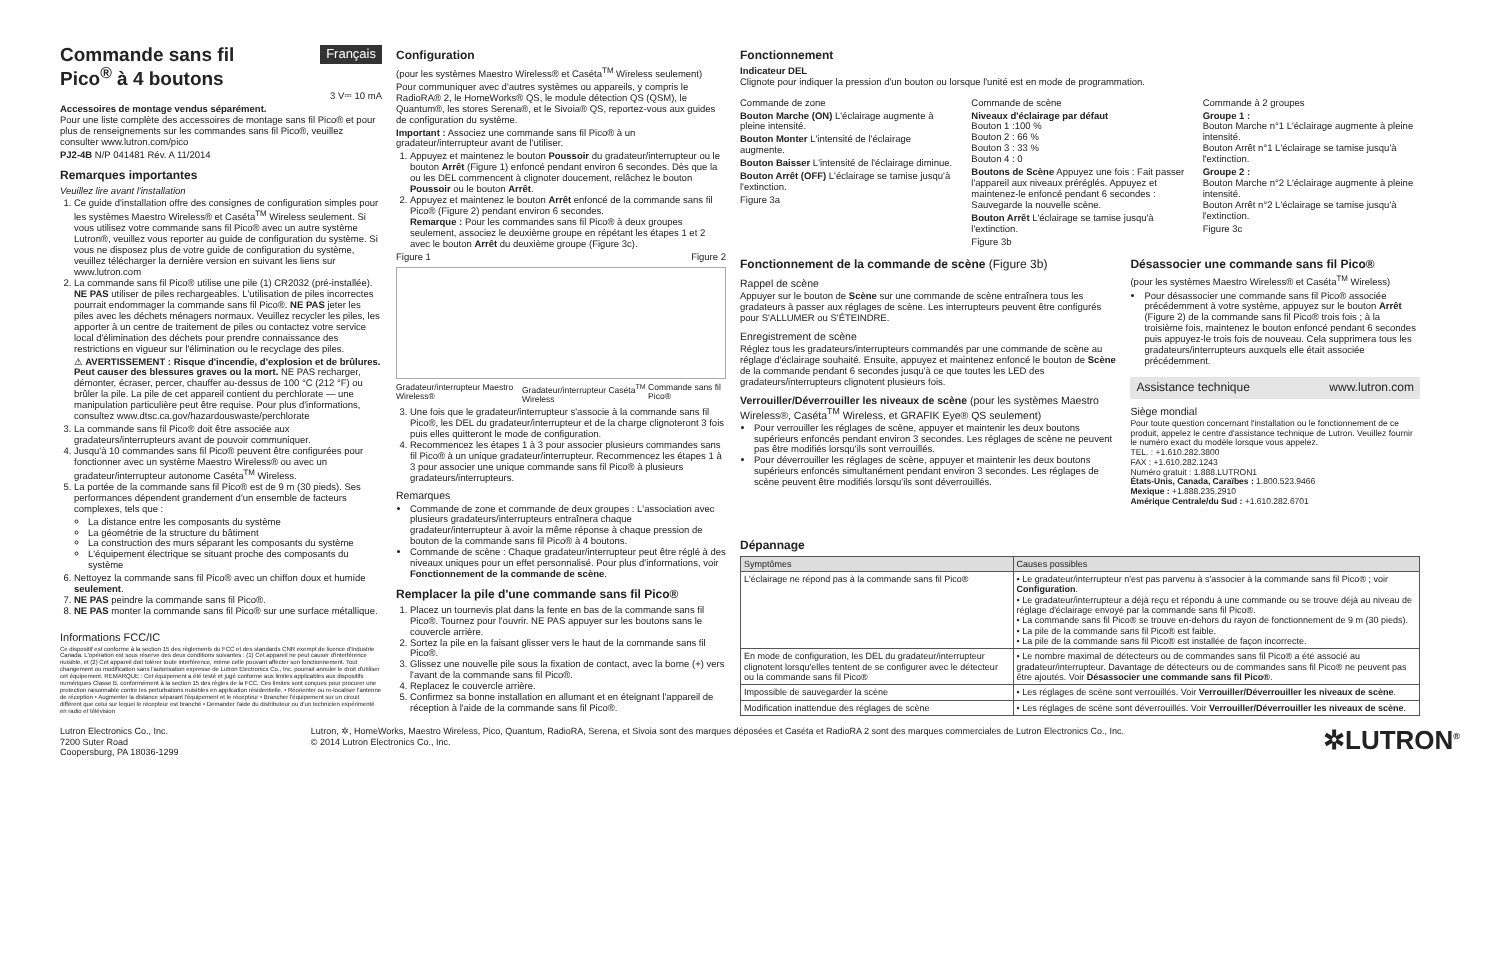Français
Commande sans fil
Pico<sup>®</sup> à 4 boutons
3 V⎓ 10 mA
Accessoires de montage vendus séparément.
Pour une liste complète des accessoires de montage sans fil Pico® et pour plus de renseignements sur les commandes sans fil Pico®, veuillez consulter www.lutron.com/pico
PJ2-4B N/P 041481 Rév. A 11/2014
Remarques importantes
Veuillez lire avant l'installation
1. Ce guide d'installation offre des consignes de configuration simples pour les systèmes Maestro Wireless® et Caséta<sup>TM</sup> Wireless seulement. Si vous utilisez votre commande sans fil Pico® avec un autre système Lutron®, veuillez vous reporter au guide de configuration du système. Si vous ne disposez plus de votre guide de configuration du système, veuillez télécharger la dernière version en suivant les liens sur www.lutron.com
2. La commande sans fil Pico® utilise une pile (1) CR2032 (pré-installée). NE PAS utiliser de piles rechargeables. L'utilisation de piles incorrectes pourrait endommager la commande sans fil Pico®. NE PAS jeter les piles avec les déchets ménagers normaux. Veuillez recycler les piles, les apporter à un centre de traitement de piles ou contactez votre service local d'élimination des déchets pour prendre connaissance des restrictions en vigueur sur l'élimination ou le recyclage des piles.
⚠ AVERTISSEMENT : Risque d'incendie, d'explosion et de brûlures. Peut causer des blessures graves ou la mort. NE PAS recharger, démonter, écraser, percer, chauffer au-dessus de 100 °C (212 °F) ou brûler la pile. La pile de cet appareil contient du perchlorate — une manipulation particulière peut être requise. Pour plus d'informations, consultez www.dtsc.ca.gov/hazardouswaste/perchlorate
3. La commande sans fil Pico® doit être associée aux gradateurs/interrupteurs avant de pouvoir communiquer.
4. Jusqu'à 10 commandes sans fil Pico® peuvent être configurées pour fonctionner avec un système Maestro Wireless® ou avec un gradateur/interrupteur autonome Caséta<sup>TM</sup> Wireless.
5. La portée de la commande sans fil Pico® est de 9 m (30 pieds). Ses performances dépendent grandement d'un ensemble de facteurs complexes, tels que :
La distance entre les composants du système
La géométrie de la structure du bâtiment
La construction des murs séparant les composants du système
L'équipement électrique se situant proche des composants du système
6. Nettoyez la commande sans fil Pico® avec un chiffon doux et humide seulement.
7. NE PAS peindre la commande sans fil Pico®.
8. NE PAS monter la commande sans fil Pico® sur une surface métallique.
Informations FCC/IC
Ce dispositif est conforme à la section 15 des règlements du FCC et des standards CNR exempt de licence d'Industrie Canada. L'opération est sous réserve des deux conditions suivantes : (1) Cet appareil ne peut causer d'interférence nuisible, et (2) Cet appareil doit tolérer toute interférence, même celle pouvant affecter son fonctionnement. Tout changement ou modification sans l'autorisation expresse de Lutron Electronics Co., Inc. pourrait annuler le droit d'utiliser cet équipement. REMARQUE : Cet équipement a été testé et jugé conforme aux limites applicables aux dispositifs numériques Classe B, conformément à la section 15 des règles de la FCC. Ces limites sont conçues pour procurer une protection raisonnable contre les perturbations nuisibles en application résidentielle. • Réorienter ou re-localiser l'antenne de réception • Augmenter la distance séparant l'équipement et le récepteur • Brancher l'équipement sur un circuit différent que celui sur lequel le récepteur est branché • Demander l'aide du distributeur ou d'un technicien expérimenté en radio et télévision
Configuration
(pour les systèmes Maestro Wireless® et Caséta<sup>TM</sup> Wireless seulement)
Pour communiquer avec d'autres systèmes ou appareils, y compris le RadioRA® 2, le HomeWorks® QS, le module détection QS (QSM), le Quantum®, les stores Serena®, et le Sivoia® QS, reportez-vous aux guides de configuration du système.
Important : Associez une commande sans fil Pico® à un gradateur/interrupteur avant de l'utiliser.
1. Appuyez et maintenez le bouton Poussoir du gradateur/interrupteur ou le bouton Arrêt (Figure 1) enfoncé pendant environ 6 secondes. Dès que la ou les DEL commencent à clignoter doucement, relâchez le bouton Poussoir ou le bouton Arrêt.
2. Appuyez et maintenez le bouton Arrêt enfoncé de la commande sans fil Pico® (Figure 2) pendant environ 6 secondes.
Remarque : Pour les commandes sans fil Pico® à deux groupes seulement, associez le deuxième groupe en répétant les étapes 1 et 2 avec le bouton Arrêt du deuxième groupe (Figure 3c).
Figure 1 Figure 2
Gradateur/interrupteur Maestro Wireless® Gradateur/interrupteur Caséta<sup>TM</sup> Wireless Commande sans fil Pico®
3. Une fois que le gradateur/interrupteur s'associe à la commande sans fil Pico®, les DEL du gradateur/interrupteur et de la charge clignoteront 3 fois puis elles quitteront le mode de configuration.
4. Recommencez les étapes 1 à 3 pour associer plusieurs commandes sans fil Pico® à un unique gradateur/interrupteur. Recommencez les étapes 1 à 3 pour associer une unique commande sans fil Pico® à plusieurs gradateurs/interrupteurs.
Remarques
Commande de zone et commande de deux groupes : L'association avec plusieurs gradateurs/interrupteurs entraînera chaque gradateur/interrupteur à avoir la même réponse à chaque pression de bouton de la commande sans fil Pico® à 4 boutons.
Commande de scène : Chaque gradateur/interrupteur peut être réglé à des niveaux uniques pour un effet personnalisé. Pour plus d'informations, voir Fonctionnement de la commande de scène.
Remplacer la pile d'une commande sans fil Pico®
1. Placez un tournevis plat dans la fente en bas de la commande sans fil Pico®. Tournez pour l'ouvrir. NE PAS appuyer sur les boutons sans le couvercle arrière.
2. Sortez la pile en la faisant glisser vers le haut de la commande sans fil Pico®.
3. Glissez une nouvelle pile sous la fixation de contact, avec la borne (+) vers l'avant de la commande sans fil Pico®.
4. Replacez le couvercle arrière.
5. Confirmez sa bonne installation en allumant et en éteignant l'appareil de réception à l'aide de la commande sans fil Pico®.
Fonctionnement
Indicateur DEL
Clignote pour indiquer la pression d'un bouton ou lorsque l'unité est en mode de programmation.
Commande de zone
Bouton Marche (ON) L'éclairage augmente à pleine intensité.
Bouton Monter L'intensité de l'éclairage augmente.
Bouton Baisser L'intensité de l'éclairage diminue.
Bouton Arrêt (OFF) L'éclairage se tamise jusqu'à l'extinction.
Figure 3a
Commande de scène
Niveaux d'éclairage par défaut
Bouton 1 :100 %
Bouton 2 : 66 %
Bouton 3 : 33 %
Bouton 4 : 0
Boutons de Scène Appuyez une fois : Fait passer l'appareil aux niveaux préréglés. Appuyez et maintenez-le enfoncé pendant 6 secondes : Sauvegarde la nouvelle scène.
Bouton Arrêt L'éclairage se tamise jusqu'à l'extinction.
Figure 3b
Commande à 2 groupes
Groupe 1 :
Bouton Marche n°1 L'éclairage augmente à pleine intensité.
Bouton Arrêt n°1 L'éclairage se tamise jusqu'à l'extinction.
Groupe 2 :
Bouton Marche n°2 L'éclairage augmente à pleine intensité.
Bouton Arrêt n°2 L'éclairage se tamise jusqu'à l'extinction.
Figure 3c
Fonctionnement de la commande de scène (Figure 3b)
Rappel de scène
Appuyer sur le bouton de Scène sur une commande de scène entraînera tous les gradateurs à passer aux réglages de scène. Les interrupteurs peuvent être configurés pour S'ALLUMER ou S'ÉTEINDRE.
Enregistrement de scène
Réglez tous les gradateurs/interrupteurs commandés par une commande de scène au réglage d'éclairage souhaité. Ensuite, appuyez et maintenez enfoncé le bouton de Scène de la commande pendant 6 secondes jusqu'à ce que toutes les LED des gradateurs/interrupteurs clignotent plusieurs fois.
Verrouiller/Déverrouiller les niveaux de scène (pour les systèmes Maestro Wireless®, Caséta<sup>TM</sup> Wireless, et GRAFIK Eye® QS seulement)
Pour verrouiller les réglages de scène, appuyer et maintenir les deux boutons supérieurs enfoncés pendant environ 3 secondes. Les réglages de scène ne peuvent pas être modifiés lorsqu'ils sont verrouillés.
Pour déverrouiller les réglages de scène, appuyer et maintenir les deux boutons supérieurs enfoncés simultanément pendant environ 3 secondes. Les réglages de scène peuvent être modifiés lorsqu'ils sont déverrouillés.
Désassocier une commande sans fil Pico®
(pour les systèmes Maestro Wireless® et Caséta<sup>TM</sup> Wireless)
Pour désassocier une commande sans fil Pico® associée précédemment à votre système, appuyez sur le bouton Arrêt (Figure 2) de la commande sans fil Pico® trois fois ; à la troisième fois, maintenez le bouton enfoncé pendant 6 secondes puis appuyez-le trois fois de nouveau. Cela supprimera tous les gradateurs/interrupteurs auxquels elle était associée précédemment.
Assistance technique www.lutron.com
Siège mondial
Pour toute question concernant l'installation ou le fonctionnement de ce produit, appelez le centre d'assistance technique de Lutron. Veuillez fournir le numéro exact du modèle lorsque vous appelez.
TEL. : +1.610.282.3800
FAX : +1.610.282.1243
Numéro gratuit : 1.888.LUTRON1
États-Unis, Canada, Caraïbes : 1.800.523.9466
Mexique : +1.888.235.2910
Amérique Centrale/du Sud : +1.610.282.6701
Dépannage
| Symptômes | Causes possibles |
| --- | --- |
| L'éclairage ne répond pas à la commande sans fil Pico® | • Le gradateur/interrupteur n'est pas parvenu à s'associer à la commande sans fil Pico® ; voir Configuration . • Le gradateur/interrupteur a déjà reçu et répondu à une commande ou se trouve déjà au niveau de réglage d'éclairage envoyé par la commande sans fil Pico®. • La commande sans fil Pico® se trouve en-dehors du rayon de fonctionnement de 9 m (30 pieds). • La pile de la commande sans fil Pico® est faible. • La pile de la commande sans fil Pico® est installée de façon incorrecte. |
| En mode de configuration, les DEL du gradateur/interrupteur clignotent lorsqu'elles tentent de se configurer avec le détecteur ou la commande sans fil Pico® | • Le nombre maximal de détecteurs ou de commandes sans fil Pico® a été associé au gradateur/interrupteur. Davantage de détecteurs ou de commandes sans fil Pico® ne peuvent pas être ajoutés. Voir Désassocier une commande sans fil Pico® . |
| Impossible de sauvegarder la scène | • Les réglages de scène sont verrouillés. Voir Verrouiller/Déverrouiller les niveaux de scène . |
| Modification inattendue des réglages de scène | • Les réglages de scène sont déverrouillés. Voir Verrouiller/Déverrouiller les niveaux de scène . |
Lutron Electronics Co., Inc.
7200 Suter Road
Coopersburg, PA 18036-1299
Lutron, ✲, HomeWorks, Maestro Wireless, Pico, Quantum, RadioRA, Serena, et Sivoia sont des marques déposées et Caséta et RadioRA 2 sont des marques commerciales de Lutron Electronics Co., Inc.
© 2014 Lutron Electronics Co., Inc.
✲LUTRON<sup>®</sup>